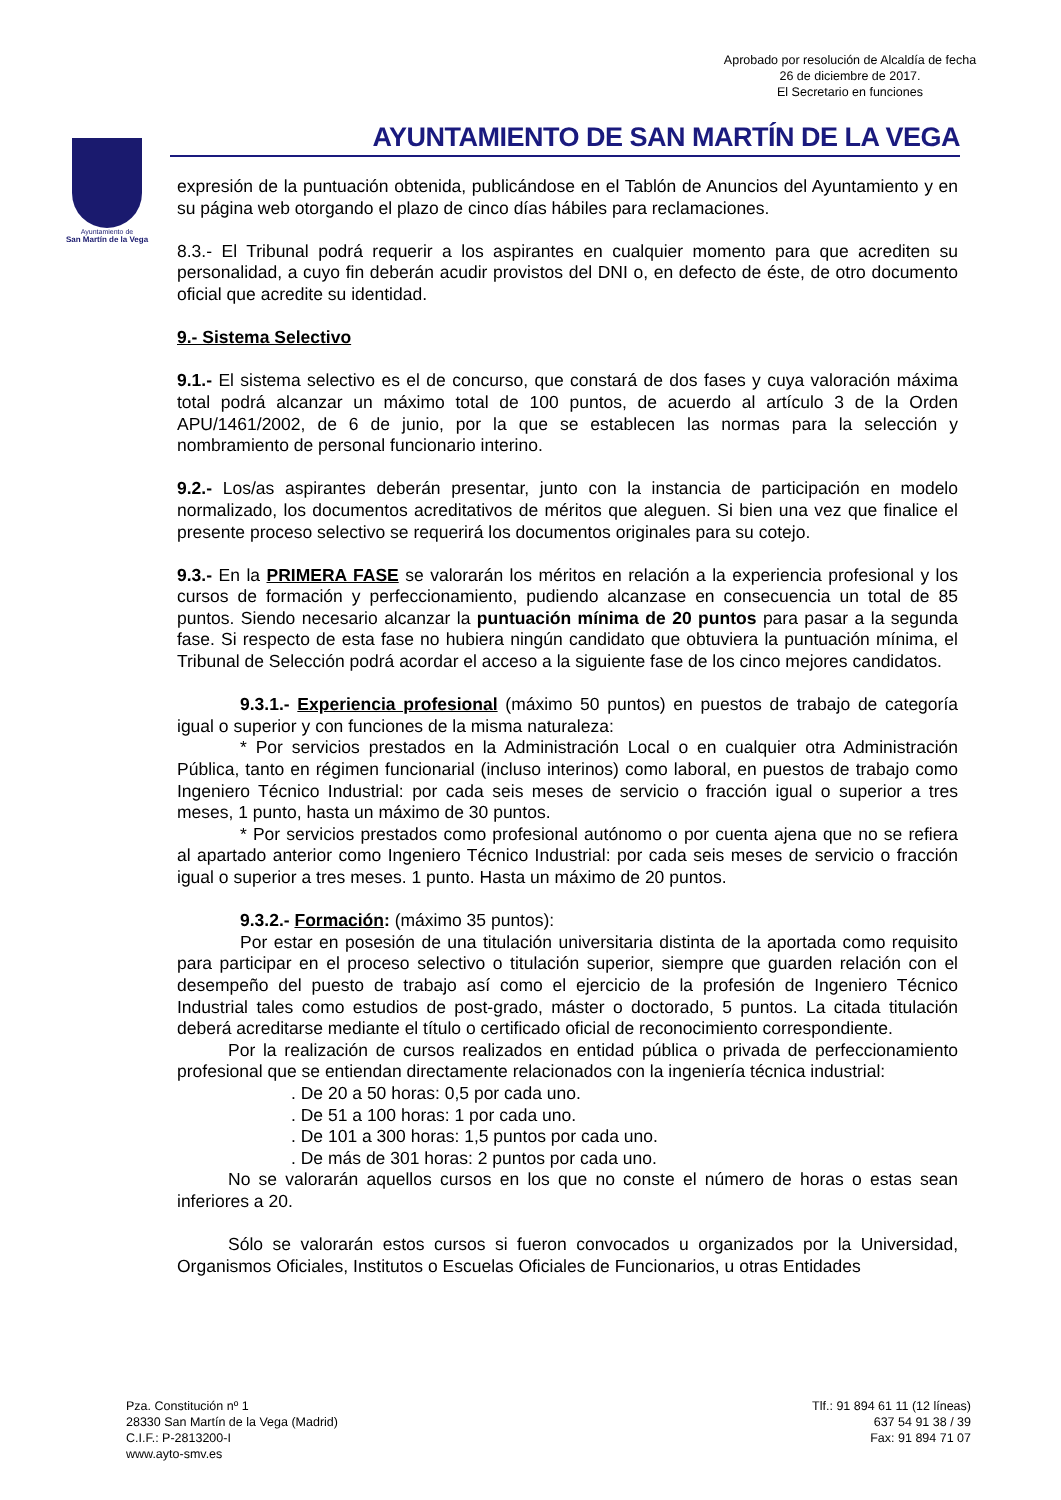Aprobado por resolución de Alcaldía de fecha
26 de diciembre de 2017.
El Secretario en funciones
Ayuntamiento de
San Martín de la Vega
AYUNTAMIENTO DE SAN MARTÍN DE LA VEGA
expresión de la puntuación obtenida, publicándose en el Tablón de Anuncios del Ayuntamiento y en su página web otorgando el plazo de cinco días hábiles para reclamaciones.
8.3.- El Tribunal podrá requerir a los aspirantes en cualquier momento para que acrediten su personalidad, a cuyo fin deberán acudir provistos del DNI o, en defecto de éste, de otro documento oficial que acredite su identidad.
9.- Sistema Selectivo
9.1.- El sistema selectivo es el de concurso, que constará de dos fases y cuya valoración máxima total podrá alcanzar un máximo total de 100 puntos, de acuerdo al artículo 3 de la Orden APU/1461/2002, de 6 de junio, por la que se establecen las normas para la selección y nombramiento de personal funcionario interino.
9.2.- Los/as aspirantes deberán presentar, junto con la instancia de participación en modelo normalizado, los documentos acreditativos de méritos que aleguen. Si bien una vez que finalice el presente proceso selectivo se requerirá los documentos originales para su cotejo.
9.3.- En la PRIMERA FASE se valorarán los méritos en relación a la experiencia profesional y los cursos de formación y perfeccionamiento, pudiendo alcanzase en consecuencia un total de 85 puntos. Siendo necesario alcanzar la puntuación mínima de 20 puntos para pasar a la segunda fase. Si respecto de esta fase no hubiera ningún candidato que obtuviera la puntuación mínima, el Tribunal de Selección podrá acordar el acceso a la siguiente fase de los cinco mejores candidatos.
9.3.1.- Experiencia profesional (máximo 50 puntos) en puestos de trabajo de categoría igual o superior y con funciones de la misma naturaleza:
* Por servicios prestados en la Administración Local o en cualquier otra Administración Pública, tanto en régimen funcionarial (incluso interinos) como laboral, en puestos de trabajo como Ingeniero Técnico Industrial: por cada seis meses de servicio o fracción igual o superior a tres meses, 1 punto, hasta un máximo de 30 puntos.
* Por servicios prestados como profesional autónomo o por cuenta ajena que no se refiera al apartado anterior como Ingeniero Técnico Industrial: por cada seis meses de servicio o fracción igual o superior a tres meses. 1 punto. Hasta un máximo de 20 puntos.
9.3.2.- Formación: (máximo 35 puntos):
Por estar en posesión de una titulación universitaria distinta de la aportada como requisito para participar en el proceso selectivo o titulación superior, siempre que guarden relación con el desempeño del puesto de trabajo así como el ejercicio de la profesión de Ingeniero Técnico Industrial tales como estudios de post-grado, máster o doctorado, 5 puntos. La citada titulación deberá acreditarse mediante el título o certificado oficial de reconocimiento correspondiente.
Por la realización de cursos realizados en entidad pública o privada de perfeccionamiento profesional que se entiendan directamente relacionados con la ingeniería técnica industrial:
. De 20 a 50 horas: 0,5 por cada uno.
. De 51 a 100 horas: 1 por cada uno.
. De 101 a 300 horas: 1,5 puntos por cada uno.
. De más de 301 horas: 2 puntos por cada uno.
No se valorarán aquellos cursos en los que no conste el número de horas o estas sean inferiores a 20.
Sólo se valorarán estos cursos si fueron convocados u organizados por la Universidad, Organismos Oficiales, Institutos o Escuelas Oficiales de Funcionarios, u otras Entidades
Pza. Constitución nº 1
28330 San Martín de la Vega (Madrid)
C.I.F.: P-2813200-I
www.ayto-smv.es
Tlf.: 91 894 61 11 (12 líneas)
637 54 91 38 / 39
Fax: 91 894 71 07